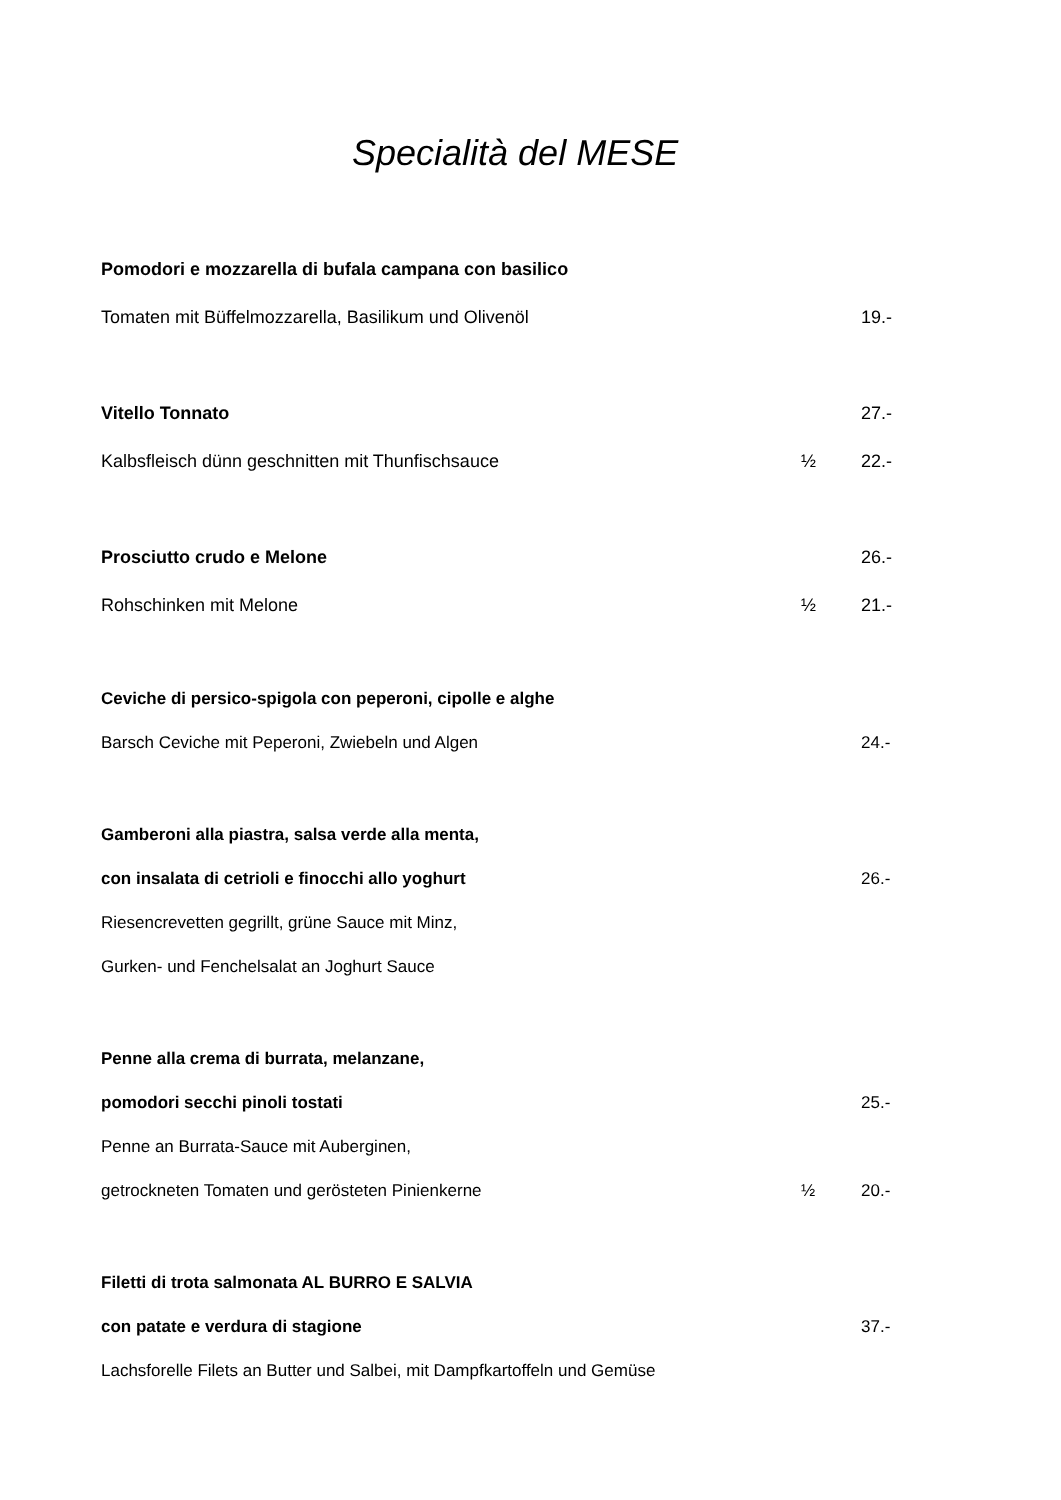Specialità del MESE
Pomodori e mozzarella di bufala campana con basilico
Tomaten mit Büffelmozzarella, Basilikum und Olivenöl 19.-
Vitello Tonnato 27.-
Kalbsfleisch dünn geschnitten mit Thunfischsauce ½ 22.-
Prosciutto crudo e Melone 26.-
Rohschinken mit Melone ½ 21.-
Ceviche di persico-spigola con peperoni, cipolle e alghe
Barsch Ceviche mit Peperoni, Zwiebeln und Algen 24.-
Gamberoni alla piastra, salsa verde alla menta,
con insalata di cetrioli e finocchi allo yoghurt 26.-
Riesencrevetten gegrillt, grüne Sauce mit Minz,
Gurken- und Fenchelsalat an Joghurt Sauce
Penne alla crema di burrata, melanzane,
pomodori secchi pinoli tostati 25.-
Penne an Burrata-Sauce mit Auberginen,
getrockneten Tomaten und gerösteten Pinienkerne ½ 20.-
Filetti di trota salmonata AL BURRO E SALVIA
con patate e verdura di stagione 37.-
Lachsforelle Filets an Butter und Salbei, mit Dampfkartoffeln und Gemüse